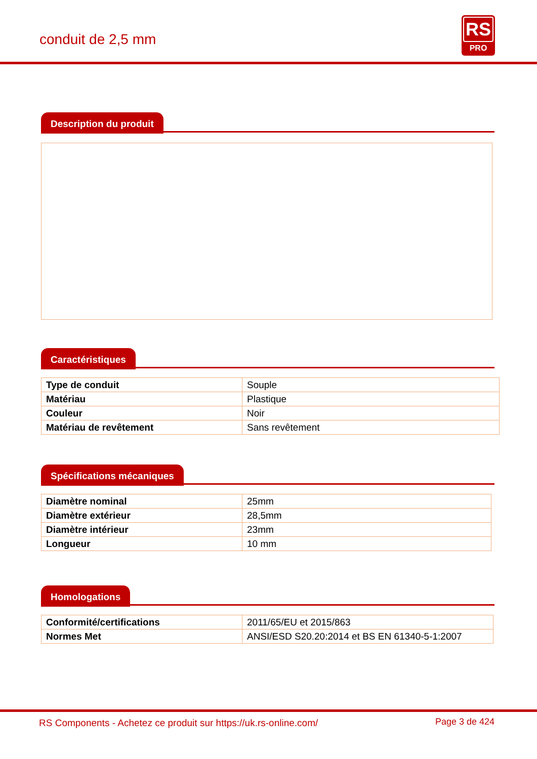conduit de 2,5 mm
RS
PRO
Description du produit
Caractéristiques
| Type de conduit | Souple |
| Matériau | Plastique |
| Couleur | Noir |
| Matériau de revêtement | Sans revêtement |
Spécifications mécaniques
| Diamètre nominal | 25mm |
| Diamètre extérieur | 28,5mm |
| Diamètre intérieur | 23mm |
| Longueur | 10 mm |
Homologations
| Conformité/certifications | 2011/65/EU et 2015/863 |
| Normes Met | ANSI/ESD S20.20:2014 et BS EN 61340-5-1:2007 |
RS Components - Achetez ce produit sur https://uk.rs-online.com/
Page 3 de 424